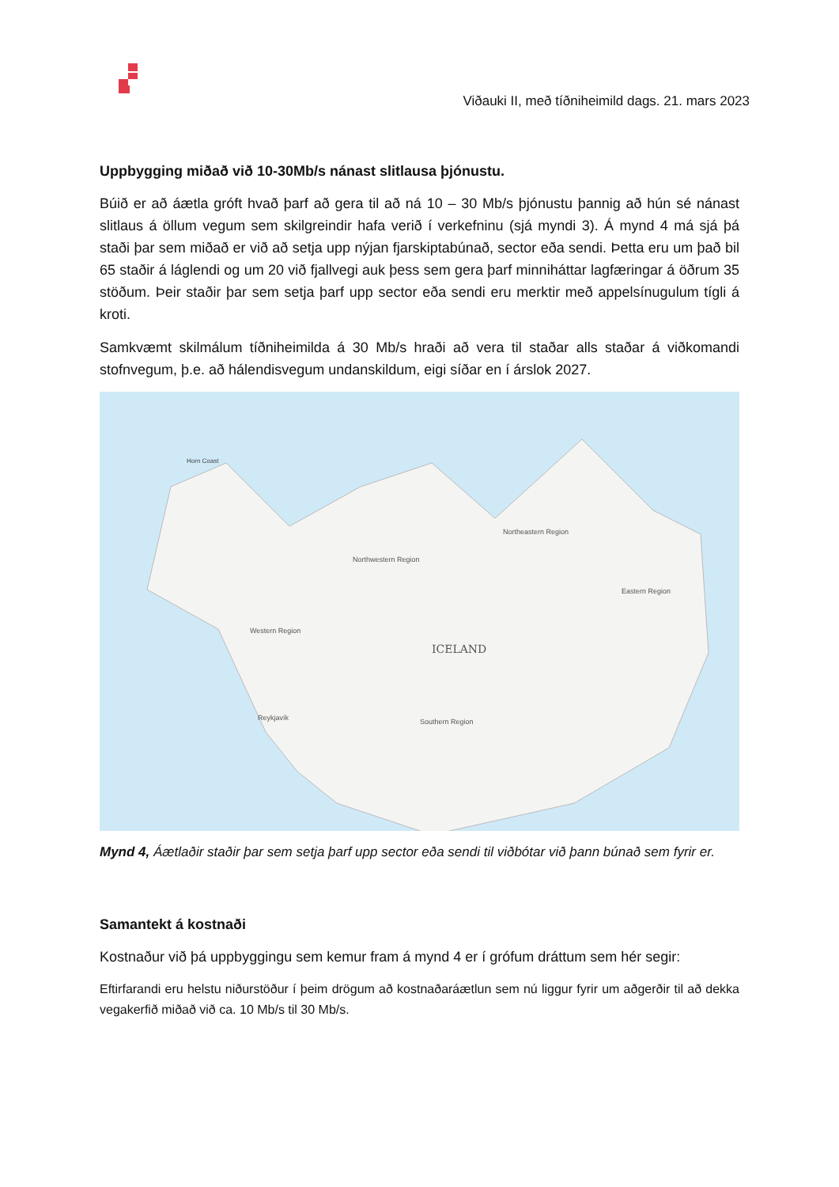Viðauki II, með tíðniheimild dags. 21. mars 2023
Uppbygging miðað við 10-30Mb/s nánast slitlausa þjónustu.
Búið er að áætla gróft hvað þarf að gera til að ná 10 – 30 Mb/s þjónustu þannig að hún sé nánast slitlaus á öllum vegum sem skilgreindir hafa verið í verkefninu (sjá myndi 3). Á mynd 4 má sjá þá staði þar sem miðað er við að setja upp nýjan fjarskiptabúnað, sector eða sendi. Þetta eru um það bil 65 staðir á láglendi og um 20 við fjallvegi auk þess sem gera þarf minniháttar lagfæringar á öðrum 35 stöðum. Þeir staðir þar sem setja þarf upp sector eða sendi eru merktir með appelsínugulum tígli á kroti.
Samkvæmt skilmálum tíðniheimilda á 30 Mb/s hraði að vera til staðar alls staðar á viðkomandi stofnvegum, þ.e. að hálendisvegum undanskildum, eigi síðar en í árslok 2027.
ICELAND
Horn Coast
Northwestern Region
Northeastern Region
Eastern Region
Western Region
Southern Region
Reykjavík
Mynd 4, Áætlaðir staðir þar sem setja þarf upp sector eða sendi til viðbótar við þann búnað sem fyrir er.
Samantekt á kostnaði
Kostnaður við þá uppbyggingu sem kemur fram á mynd 4 er í grófum dráttum sem hér segir:
Eftirfarandi eru helstu niðurstöður í þeim drögum að kostnaðaráætlun sem nú liggur fyrir um aðgerðir til að dekka vegakerfið miðað við ca. 10 Mb/s til 30 Mb/s.